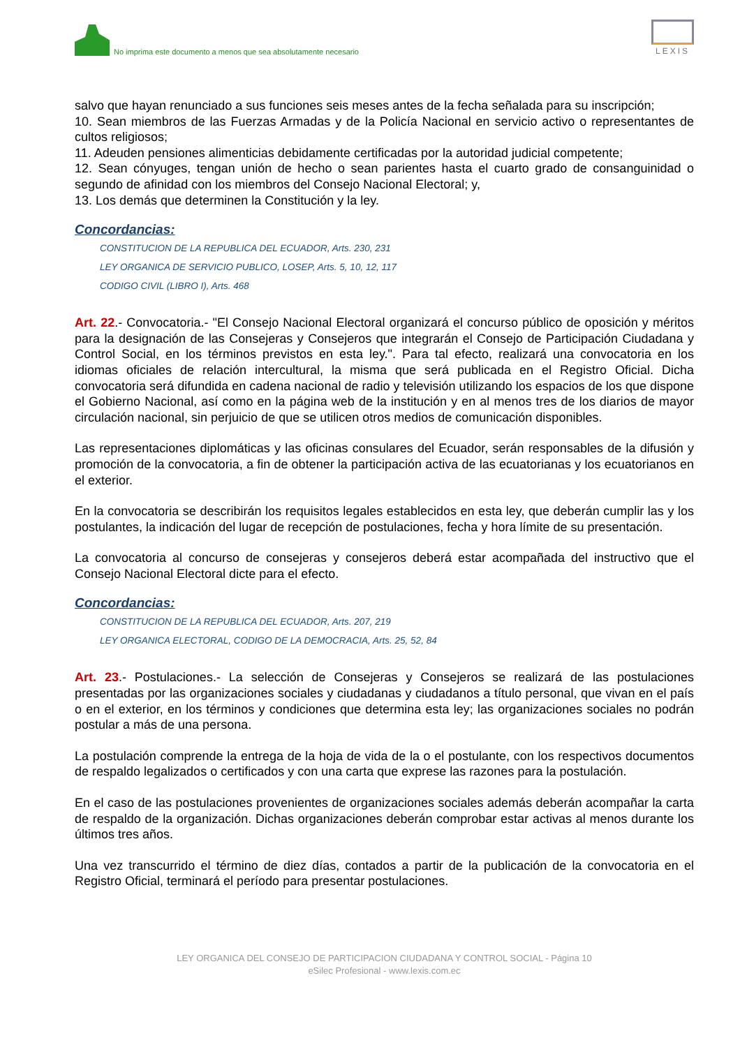No imprima este documento a menos que sea absolutamente necesario
LEXIS
salvo que hayan renunciado a sus funciones seis meses antes de la fecha señalada para su inscripción;
10. Sean miembros de las Fuerzas Armadas y de la Policía Nacional en servicio activo o representantes de cultos religiosos;
11. Adeuden pensiones alimenticias debidamente certificadas por la autoridad judicial competente;
12. Sean cónyuges, tengan unión de hecho o sean parientes hasta el cuarto grado de consanguinidad o segundo de afinidad con los miembros del Consejo Nacional Electoral; y,
13. Los demás que determinen la Constitución y la ley.
Concordancias:
CONSTITUCION DE LA REPUBLICA DEL ECUADOR, Arts. 230, 231
LEY ORGANICA DE SERVICIO PUBLICO, LOSEP, Arts. 5, 10, 12, 117
CODIGO CIVIL (LIBRO I), Arts. 468
Art. 22.- Convocatoria.- "El Consejo Nacional Electoral organizará el concurso público de oposición y méritos para la designación de las Consejeras y Consejeros que integrarán el Consejo de Participación Ciudadana y Control Social, en los términos previstos en esta ley.". Para tal efecto, realizará una convocatoria en los idiomas oficiales de relación intercultural, la misma que será publicada en el Registro Oficial. Dicha convocatoria será difundida en cadena nacional de radio y televisión utilizando los espacios de los que dispone el Gobierno Nacional, así como en la página web de la institución y en al menos tres de los diarios de mayor circulación nacional, sin perjuicio de que se utilicen otros medios de comunicación disponibles.
Las representaciones diplomáticas y las oficinas consulares del Ecuador, serán responsables de la difusión y promoción de la convocatoria, a fin de obtener la participación activa de las ecuatorianas y los ecuatorianos en el exterior.
En la convocatoria se describirán los requisitos legales establecidos en esta ley, que deberán cumplir las y los postulantes, la indicación del lugar de recepción de postulaciones, fecha y hora límite de su presentación.
La convocatoria al concurso de consejeras y consejeros deberá estar acompañada del instructivo que el Consejo Nacional Electoral dicte para el efecto.
Concordancias:
CONSTITUCION DE LA REPUBLICA DEL ECUADOR, Arts. 207, 219
LEY ORGANICA ELECTORAL, CODIGO DE LA DEMOCRACIA, Arts. 25, 52, 84
Art. 23.- Postulaciones.- La selección de Consejeras y Consejeros se realizará de las postulaciones presentadas por las organizaciones sociales y ciudadanas y ciudadanos a título personal, que vivan en el país o en el exterior, en los términos y condiciones que determina esta ley; las organizaciones sociales no podrán postular a más de una persona.
La postulación comprende la entrega de la hoja de vida de la o el postulante, con los respectivos documentos de respaldo legalizados o certificados y con una carta que exprese las razones para la postulación.
En el caso de las postulaciones provenientes de organizaciones sociales además deberán acompañar la carta de respaldo de la organización. Dichas organizaciones deberán comprobar estar activas al menos durante los últimos tres años.
Una vez transcurrido el término de diez días, contados a partir de la publicación de la convocatoria en el Registro Oficial, terminará el período para presentar postulaciones.
LEY ORGANICA DEL CONSEJO DE PARTICIPACION CIUDADANA Y CONTROL SOCIAL - Página 10
eSilec Profesional - www.lexis.com.ec